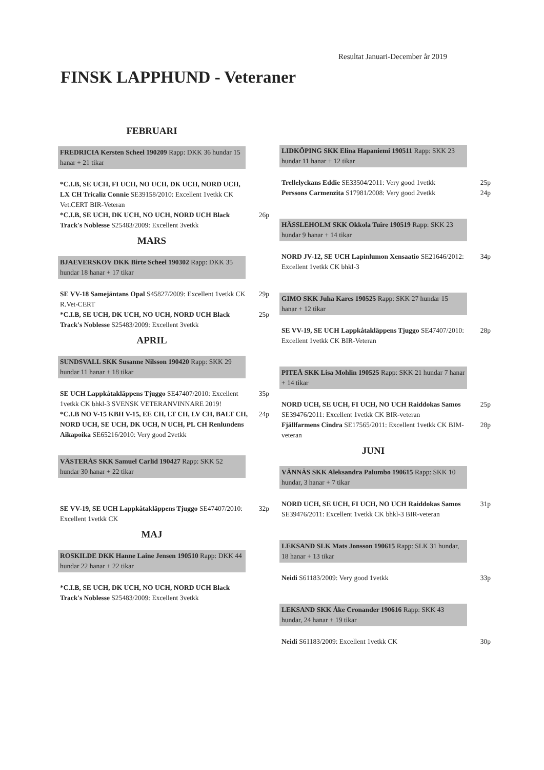Resultat Januari-December år 2019
FINSK LAPPHUND - Veteraner
FEBRUARI
FREDRICIA Kersten Scheel 190209 Rapp: DKK 36 hundar 15 hanar + 21 tikar
*C.I.B, SE UCH, FI UCH, NO UCH, DK UCH, NORD UCH, LX CH Tricaliz Connie SE39158/2010: Excellent 1vetkk CK Vet.CERT BIR-Veteran
*C.I.B, SE UCH, DK UCH, NO UCH, NORD UCH Black Track's Noblesse S25483/2009: Excellent 3vetkk
26p
MARS
BJAEVERSKOV DKK Birte Scheel 190302 Rapp: DKK 35 hundar 18 hanar + 17 tikar
SE VV-18 Samejäntans Opal S45827/2009: Excellent 1vetkk CK R.Vet-CERT
29p
*C.I.B, SE UCH, DK UCH, NO UCH, NORD UCH Black Track's Noblesse S25483/2009: Excellent 3vetkk
25p
APRIL
SUNDSVALL SKK Susanne Nilsson 190420 Rapp: SKK 29 hundar 11 hanar + 18 tikar
SE UCH Lappkåtakläppens Tjuggo SE47407/2010: Excellent 1vetkk CK bhkl-3 SVENSK VETERANVINNARE 2019!
35p
*C.I.B NO V-15 KBH V-15, EE CH, LT CH, LV CH, BALT CH, NORD UCH, SE UCH, DK UCH, N UCH, PL CH Renlundens Aikapoika SE65216/2010: Very good 2vetkk
24p
VÄSTERÅS SKK Samuel Carlid 190427 Rapp: SKK 52 hundar 30 hanar + 22 tikar
SE VV-19, SE UCH Lappkåtakläppens Tjuggo SE47407/2010: Excellent 1vetkk CK
32p
MAJ
ROSKILDE DKK Hanne Laine Jensen 190510 Rapp: DKK 44 hundar 22 hanar + 22 tikar
*C.I.B, SE UCH, DK UCH, NO UCH, NORD UCH Black Track's Noblesse S25483/2009: Excellent 3vetkk
LIDKÖPING SKK Elina Hapaniemi 190511 Rapp: SKK 23 hundar 11 hanar + 12 tikar
Trellelyckans Eddie SE33504/2011: Very good 1vetkk
25p
Perssons Carmenzita S17981/2008: Very good 2vetkk
24p
HÄSSLEHOLM SKK Okkola Tuire 190519 Rapp: SKK 23 hundar 9 hanar + 14 tikar
NORD JV-12, SE UCH Lapinlumon Xensaatio SE21646/2012: Excellent 1vetkk CK bhkl-3
34p
GIMO SKK Juha Kares 190525 Rapp: SKK 27 hundar 15 hanar + 12 tikar
SE VV-19, SE UCH Lappkåtakläppens Tjuggo SE47407/2010: Excellent 1vetkk CK BIR-Veteran
28p
PITEÅ SKK Lisa Mohlin 190525 Rapp: SKK 21 hundar 7 hanar + 14 tikar
NORD UCH, SE UCH, FI UCH, NO UCH Raiddokas Samos SE39476/2011: Excellent 1vetkk CK BIR-veteran
25p
Fjällfarmens Cindra SE17565/2011: Excellent 1vetkk CK BIM-veteran
28p
JUNI
VÄNNÄS SKK Aleksandra Palumbo 190615 Rapp: SKK 10 hundar, 3 hanar + 7 tikar
NORD UCH, SE UCH, FI UCH, NO UCH Raiddokas Samos SE39476/2011: Excellent 1vetkk CK bhkl-3 BIR-veteran
31p
LEKSAND SLK Mats Jonsson 190615 Rapp: SLK 31 hundar, 18 hanar + 13 tikar
Neidi S61183/2009: Very good 1vetkk
33p
LEKSAND SKK Åke Cronander 190616 Rapp: SKK 43 hundar, 24 hanar + 19 tikar
Neidi S61183/2009: Excellent 1vetkk CK
30p